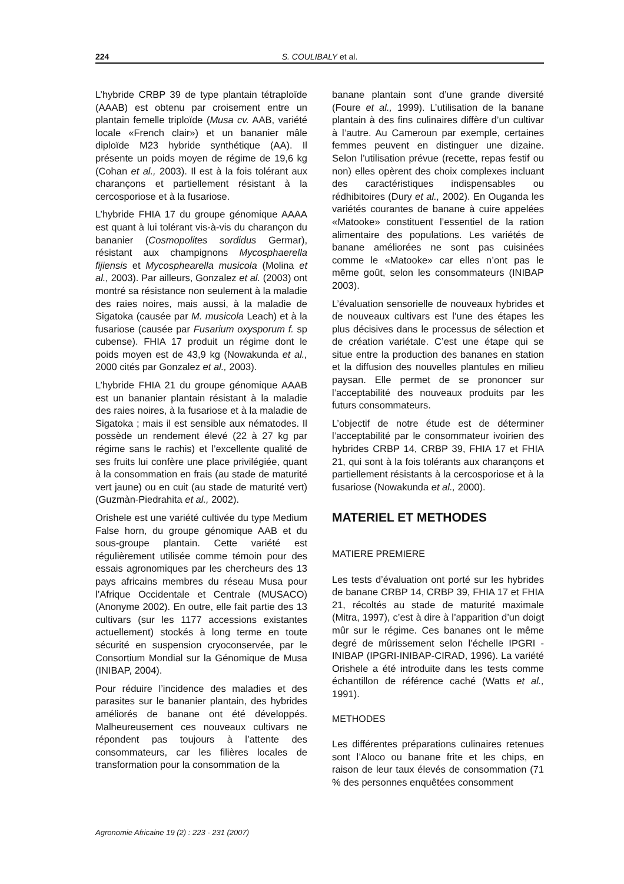224 S. COULIBALY et al.
L’hybride CRBP 39 de type plantain tétraploïde (AAAB) est obtenu par croisement entre un plantain femelle triploïde (Musa cv. AAB, variété locale «French clair») et un bananier mâle diploïde M23 hybride synthétique (AA). Il présente un poids moyen de régime de 19,6 kg (Cohan et al., 2003). Il est à la fois tolérant aux charançons et partiellement résistant à la cercosporiose et à la fusariose.
L’hybride FHIA 17 du groupe génomique AAAA est quant à lui tolérant vis-à-vis du charançon du bananier (Cosmopolites sordidus Germar), résistant aux champignons Mycosphaerella fijiensis et Mycosphearella musicola (Molina et al., 2003). Par ailleurs, Gonzalez et al. (2003) ont montré sa résistance non seulement à la maladie des raies noires, mais aussi, à la maladie de Sigatoka (causée par M. musicola Leach) et à la fusariose (causée par Fusarium oxysporum f. sp cubense). FHIA 17 produit un régime dont le poids moyen est de 43,9 kg (Nowakunda et al., 2000 cités par Gonzalez et al., 2003).
L’hybride FHIA 21 du groupe génomique AAAB est un bananier plantain résistant à la maladie des raies noires, à la fusariose et à la maladie de Sigatoka ; mais il est sensible aux nématodes. Il possède un rendement élevé (22 à 27 kg par régime sans le rachis) et l’excellente qualité de ses fruits lui confère une place privilégiée, quant à la consommation en frais (au stade de maturité vert jaune) ou en cuit (au stade de maturité vert) (Guzmàn-Piedrahita et al., 2002).
Orishele est une variété cultivée du type Medium False horn, du groupe génomique AAB et du sous-groupe plantain. Cette variété est régulièrement utilisée comme témoin pour des essais agronomiques par les chercheurs des 13 pays africains membres du réseau Musa pour l’Afrique Occidentale et Centrale (MUSACO) (Anonyme 2002). En outre, elle fait partie des 13 cultivars (sur les 1177 accessions existantes actuellement) stockés à long terme en toute sécurité en suspension cryoconservée, par le Consortium Mondial sur la Génomique de Musa (INIBAP, 2004).
Pour réduire l’incidence des maladies et des parasites sur le bananier plantain, des hybrides améliorés de banane ont été développés. Malheureusement ces nouveaux cultivars ne répondent pas toujours à l’attente des consommateurs, car les filières locales de transformation pour la consommation de la
banane plantain sont d’une grande diversité (Foure et al., 1999). L’utilisation de la banane plantain à des fins culinaires diffère d’un cultivar à l’autre. Au Cameroun par exemple, certaines femmes peuvent en distinguer une dizaine. Selon l’utilisation prévue (recette, repas festif ou non) elles opèrent des choix complexes incluant des caractéristiques indispensables ou rédhibitoires (Dury et al., 2002). En Ouganda les variétés courantes de banane à cuire appelées «Matooke» constituent l’essentiel de la ration alimentaire des populations. Les variétés de banane améliorées ne sont pas cuisinées comme le «Matooke» car elles n’ont pas le même goût, selon les consommateurs (INIBAP 2003).
L’évaluation sensorielle de nouveaux hybrides et de nouveaux cultivars est l’une des étapes les plus décisives dans le processus de sélection et de création variétale. C’est une étape qui se situe entre la production des bananes en station et la diffusion des nouvelles plantules en milieu paysan. Elle permet de se prononcer sur l’acceptabilité des nouveaux produits par les futurs consommateurs.
L’objectif de notre étude est de déterminer l’acceptabilité par le consommateur ivoirien des hybrides CRBP 14, CRBP 39, FHIA 17 et FHIA 21, qui sont à la fois tolérants aux charançons et partiellement résistants à la cercosporiose et à la fusariose (Nowakunda et al., 2000).
MATERIEL ET METHODES
MATIERE PREMIERE
Les tests d’évaluation ont porté sur les hybrides de banane CRBP 14, CRBP 39, FHIA 17 et FHIA 21, récoltés au stade de maturité maximale (Mitra, 1997), c’est à dire à l’apparition d’un doigt mûr sur le régime. Ces bananes ont le même degré de mûrissement selon l’échelle IPGRI - INIBAP (IPGRI-INIBAP-CIRAD, 1996). La variété Orishele a été introduite dans les tests comme échantillon de référence caché (Watts et al., 1991).
METHODES
Les différentes préparations culinaires retenues sont l’Aloco ou banane frite et les chips, en raison de leur taux élevés de consommation (71 % des personnes enquêtées consomment
Agronomie Africaine 19 (2) : 223 - 231 (2007)